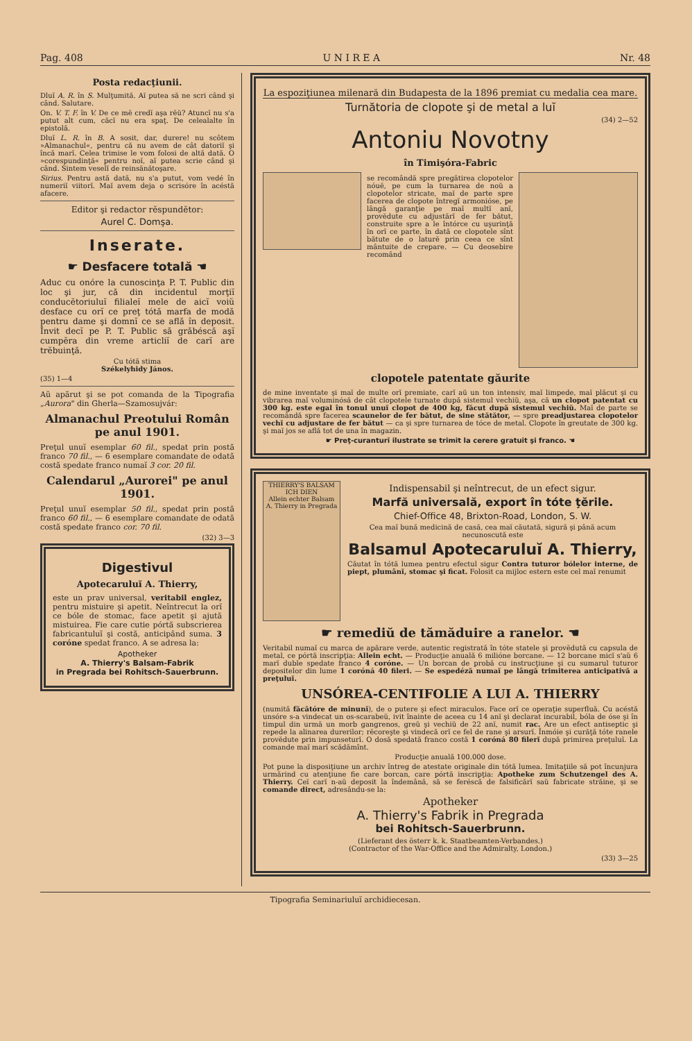Pag. 408 U N I R E A Nr. 48
Posta redacţiunii.
Dluĭ A. R. în S. Mulţumită. Aĭ putea să ne scri când şi când. Salutare.
On. V. T. F. în V. De ce mĕ credĭ aşa rĕŭ? Atuncĭ nu s'a putut alt cum, căcĭ nu era spaţ. De celealalte în epistolă.
Dluĭ L. R. în B. A sosit, dar, durere! nu scôtem »Almanachul«, pentru că nu avem de cât datoriĭ şi încă marĭ. Celea trimise le vom folosi de altă dată. O »corespundinţă« pentru noĭ, aĭ putea scrie când şi când. Sintem veselĭ de reinsănătoşare.
Sirius. Pentru astă dată, nu s'a putut, vom vedé în numeriĭ viitorĭ. Maĭ avem deja o scrisóre în acéstă afacere.
Editor şi redactor rĕspundĕtor:
Aurel C. Domşa.
Inserate.
☛ Desfacere totală ☚
Aduc cu onóre la cunoscinţa P. T. Public din loc şi jur, că din incidentul morţiĭ conducĕtoriuluĭ filialeĭ mele de aicĭ voiŭ desface cu orĭ ce preţ tótă marfa de modă pentru dame şi domnĭ ce se află în deposit. Învit decĭ pe P. T. Public să grăbéscă aşĭ cumpĕra din vreme articliĭ de carĭ are trĕbuinţă.
Cu tótă stima
Székelyhidy János.
(35) 1—4
Aŭ apărut şi se pot comanda de la Tipografia „Aurora" din Gherla—Szamosujvár:
Almanachul Preotului Român
pe anul 1901.
Preţul unuĭ esemplar 60 fil., spedat prin postă franco 70 fil., — 6 esemplare comandate de odată costă spedate franco numaĭ 3 cor. 20 fil.
Calendarul „Aurorei" pe anul 1901.
Preţul unuĭ esemplar 50 fil., spedat prin postă franco 60 fil., — 6 esemplare comandate de odată costă spedate franco cor. 70 fil.
(32) 3—3
Digestivul
Apotecaruluĭ A. Thierry,
este un prav universal, veritabil englez, pentru mistuire şi apetit. Neîntrecut la orĭ ce bóle de stomac, face apetit şi ajută mistuirea. Fie care cutie pórtă subscrierea fabricantuluĭ şi costă, anticipând suma. 3 coróne spedat franco. A se adresa la:
Apotheker
A. Thierry's Balsam-Fabrik
in Pregrada bei Rohitsch-Sauerbrunn.
La espoziţiunea milenară din Budapesta de la 1896 premiat cu medalia cea mare.
Turnătoria de clopote şi de metal a luĭ
(34) 2—52
Antoniu Novotny
în Timişóra-Fabric
se recomândă spre pregătirea clopotelor nóuĕ, pe cum la turnarea de noŭ a clopotelor stricate, maĭ de parte spre facerea de clopote întregĭ armonióse, pe lângă garanţie pe maĭ multĭ anĭ, provĕdute cu adjustărĭ de fer bătut, construite spre a le întórce cu uşurinţă în orĭ ce parte, în dată ce clopotele sînt bătute de o laturĕ prin ceea ce sînt mântuite de crepare. — Cu deosebire recomând
clopotele patentate găurite
de mine inventate şi maĭ de multe orĭ premiate, carĭ aŭ un ton intensiv, maĭ limpede, maĭ plăcut şi cu vibrarea maĭ voluminósă de cât clopotele turnate după sistemul vechiŭ, aşa, că un clopot patentat cu 300 kg. este egal în tonul unuĭ clopot de 400 kg, făcut după sistemul vechiŭ. Maĭ de parte se recomândă spre facerea scaunelor de fer bătut, de sine stătător, — spre preadjustarea clopotelor vechĭ cu adjustare de fer bătut — ca şi spre turnarea de tóce de metal. Clopote în greutate de 300 kg. şi maĭ jos se află tot de una în magazin.
☛ Preţ-curanturĭ ilustrate se trimit la cerere gratuit şi franco. ☚
THIERRY'S BALSAM
ICH DIEN
Allein echter Balsam
A. Thierry in Pregrada
Indispensabil şi neîntrecut, de un efect sigur.
Marfă universală, export în tóte ţĕrile.
Chief-Office 48, Brixton-Road, London, S. W.
Cea maĭ bună medicină de casă, cea maĭ căutată, sigură şi până acum necunoscută este
Balsamul Apotecaruluĭ A. Thierry,
Căutat în tótă lumea pentru efectul sigur Contra tuturor bólelor interne, de piept, plumânĭ, stomac şi ficat. Folosit ca mijloc estern este cel maĭ renumit
☛ remediŭ de tămăduire a ranelor. ☚
Veritabil numaĭ cu marca de apărare verde, autentic registrată în tóte statele şi provĕdută cu capsula de metal, ce pórtă inscripţia: Allein echt. — Producţie anuală 6 milióne borcane. — 12 borcane micĭ s'aŭ 6 marĭ duble spedate franco 4 coróne. — Un borcan de probă cu instrucţiune şi cu sumarul tuturor depositelor din lume 1 coróná 40 fileri. — Se espedéză numaĭ pe lângă trimiterea anticipativă a preţuluĭ.
UNSÓREA-CENTIFOLIE A LUI A. THIERRY
(numită făcătóre de minunĭ), de o putere şi efect miraculos. Face orĭ ce operaţie superfluă. Cu acéstă unsóre s-a vindecat un os-scarabeŭ, ivit înainte de aceea cu 14 anĭ şi declarat incurabil, bóla de óse şi în timpul din urmă un morb gangrenos, greŭ şi vechiŭ de 22 anĭ, numit rac. Are un efect antiseptic şi repede la alinarea durerilor; rĕcoreşte şi vindecă orĭ ce fel de rane şi arsurĭ. Înmóie şi curăţă tóte ranele provĕdute prin impunseturĭ. O dosă spedată franco costă 1 coróná 80 filerĭ după primirea preţuluĭ. La comande maĭ marĭ scădămînt.
Producţie anuală 100.000 dose.
Pot pune la disposiţiune un archiv întreg de atestate originale din tótă lumea. Imitaţiile să pot încunjura urmărind cu atenţiune fie care borcan, care pórtă inscripţia: Apotheke zum Schutzengel des A. Thierry. Ceĭ carĭ n-aŭ deposit la îndemână, să se feréscă de falsificărĭ saŭ fabricate străine, şi se comande direct, adresându-se la:
Apotheker
A. Thierry's Fabrik in Pregrada
bei Rohitsch-Sauerbrunn.
(Lieferant des österr k. k. Staatbeamten-Verbandes.)
(Contractor of the War-Office and the Admiralty, London.)
(33) 3—25
Tipografia Seminariuluĭ archidiecesan.